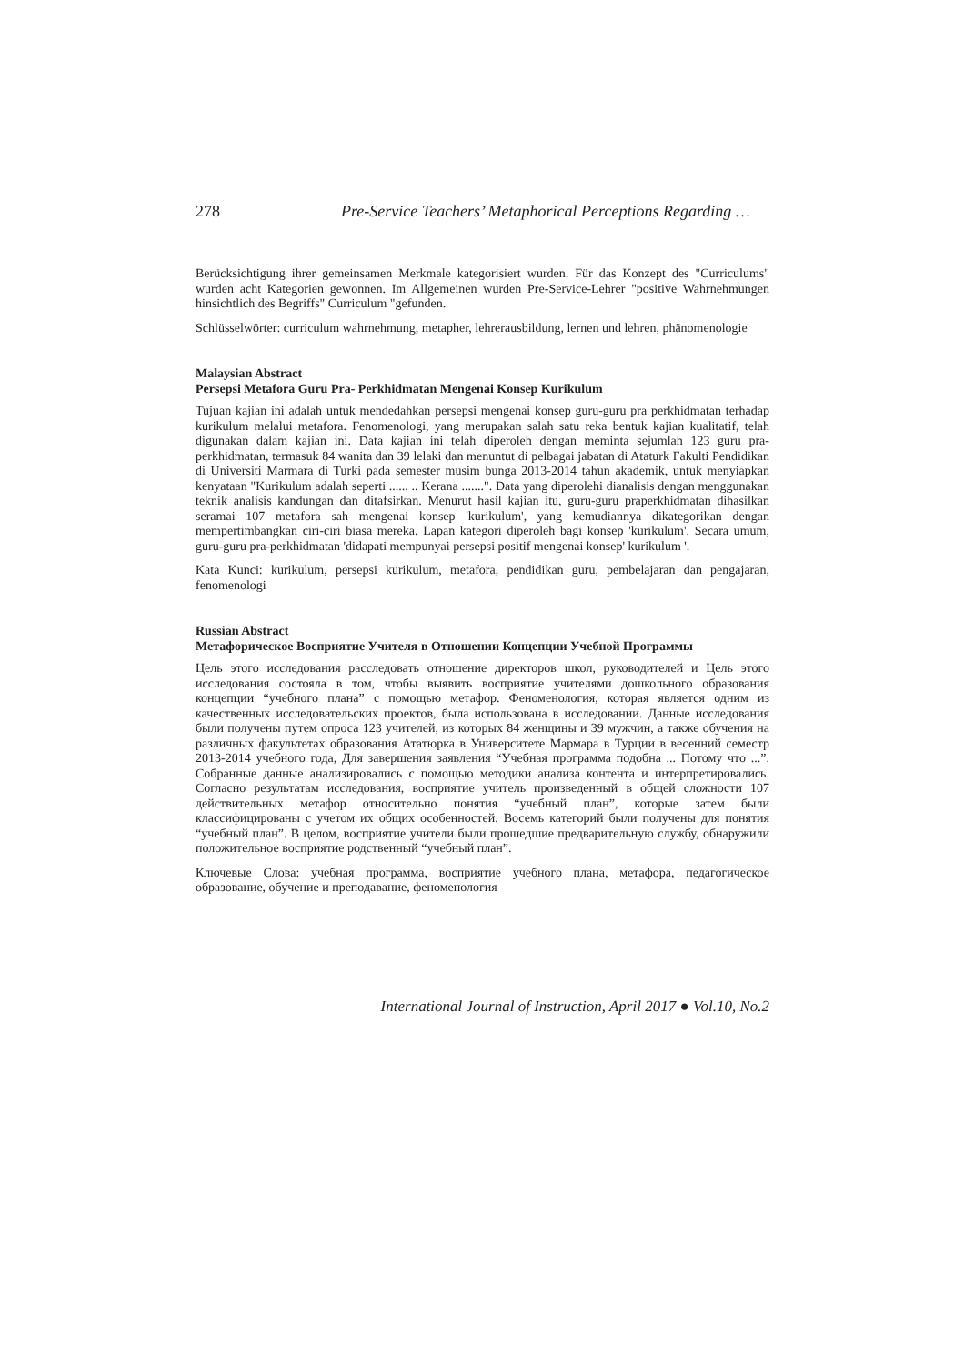278 Pre-Service Teachers’ Metaphorical Perceptions Regarding …
Berücksichtigung ihrer gemeinsamen Merkmale kategorisiert wurden. Für das Konzept des "Curriculums" wurden acht Kategorien gewonnen. Im Allgemeinen wurden Pre-Service-Lehrer "positive Wahrnehmungen hinsichtlich des Begriffs" Curriculum "gefunden.
Schlüsselwörter: curriculum wahrnehmung, metapher, lehrerausbildung, lernen und lehren, phänomenologie
Malaysian Abstract
Persepsi Metafora Guru Pra- Perkhidmatan Mengenai Konsep Kurikulum
Tujuan kajian ini adalah untuk mendedahkan persepsi mengenai konsep guru-guru pra perkhidmatan terhadap kurikulum melalui metafora. Fenomenologi, yang merupakan salah satu reka bentuk kajian kualitatif, telah digunakan dalam kajian ini. Data kajian ini telah diperoleh dengan meminta sejumlah 123 guru pra-perkhidmatan, termasuk 84 wanita dan 39 lelaki dan menuntut di pelbagai jabatan di Ataturk Fakulti Pendidikan di Universiti Marmara di Turki pada semester musim bunga 2013-2014 tahun akademik, untuk menyiapkan kenyataan "Kurikulum adalah seperti ...... .. Kerana .......". Data yang diperolehi dianalisis dengan menggunakan teknik analisis kandungan dan ditafsirkan. Menurut hasil kajian itu, guru-guru praperkhidmatan dihasilkan seramai 107 metafora sah mengenai konsep 'kurikulum', yang kemudiannya dikategorikan dengan mempertimbangkan ciri-ciri biasa mereka. Lapan kategori diperoleh bagi konsep 'kurikulum'. Secara umum, guru-guru pra-perkhidmatan 'didapati mempunyai persepsi positif mengenai konsep' kurikulum '.
Kata Kunci: kurikulum, persepsi kurikulum, metafora, pendidikan guru, pembelajaran dan pengajaran, fenomenologi
Russian Abstract
Метафорическое Восприятие Учителя в Отношении Концепции Учебной Программы
Цель этого исследования расследовать отношение директоров школ, руководителей и Цель этого исследования состояла в том, чтобы выявить восприятие учителями дошкольного образования концепции “учебного плана” с помощью метафор. Феноменология, которая является одним из качественных исследовательских проектов, была использована в исследовании. Данные исследования были получены путем опроса 123 учителей, из которых 84 женщины и 39 мужчин, а также обучения на различных факультетах образования Ататюрка в Университете Мармара в Турции в весенний семестр 2013-2014 учебного года, Для завершения заявления “Учебная программа подобна ... Потому что ...”. Собранные данные анализировались с помощью методики анализа контента и интерпретировались. Согласно результатам исследования, восприятие учитель произведенный в общей сложности 107 действительных метафор относительно понятия “учебный план”, которые затем были классифицированы с учетом их общих особенностей. Восемь категорий были получены для понятия “учебный план”. В целом, восприятие учители были прошедшие предварительную службу, обнаружили положительное восприятие родственный “учебный план”.
Ключевые Слова: учебная программа, восприятие учебного плана, метафора, педагогическое образование, обучение и преподавание, феноменология
International Journal of Instruction, April 2017 ● Vol.10, No.2